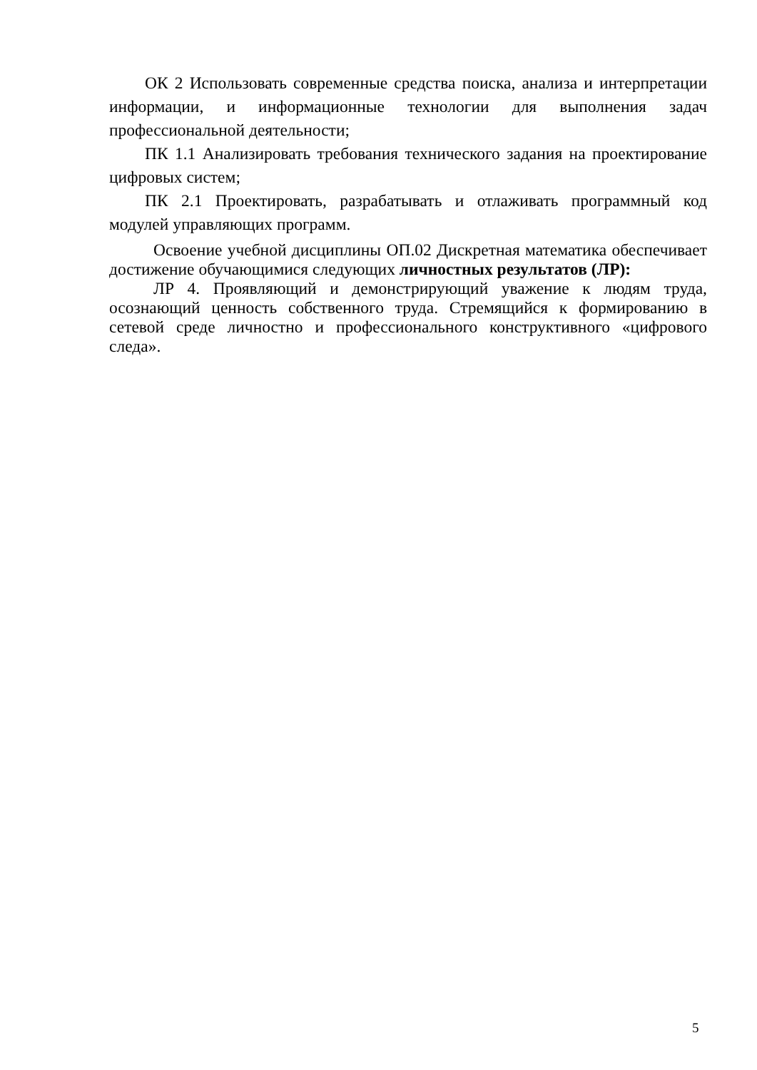ОК 2 Использовать современные средства поиска, анализа и интерпретации информации, и информационные технологии для выполнения задач профессиональной деятельности;
ПК 1.1 Анализировать требования технического задания на проектирование цифровых систем;
ПК 2.1 Проектировать, разрабатывать и отлаживать программный код модулей управляющих программ.
Освоение учебной дисциплины ОП.02 Дискретная математика обеспечивает достижение обучающимися следующих личностных результатов (ЛР):
ЛР 4. Проявляющий и демонстрирующий уважение к людям труда, осознающий ценность собственного труда. Стремящийся к формированию в сетевой среде личностно и профессионального конструктивного «цифрового следа».
5